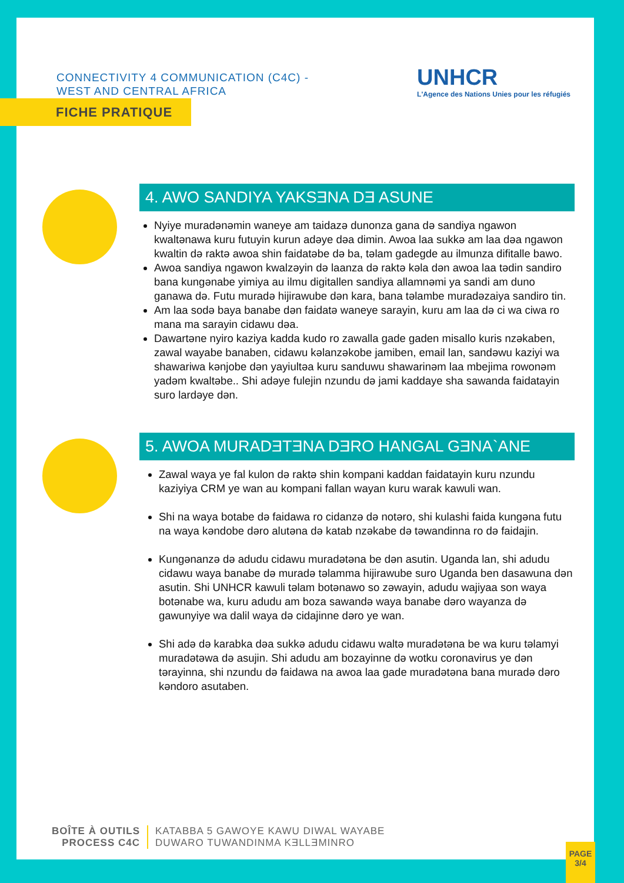CONNECTIVITY 4 COMMUNICATION (C4C) -
WEST AND CENTRAL AFRICA
UNHCR
L'Agence des Nations Unies pour les réfugiés
FICHE PRATIQUE
4. AWO SANDIYA YAKSƎNA DƎ ASUNE
Nyiye muradənəmin waneye am taidazə dunonza gana də sandiya ngawon kwaltənawa kuru futuyin kurun adəye dəa dimin. Awoa laa sukkə am laa dəa ngawon kwaltin də raktə awoa shin faidatəbe də ba, təlam gadegde au ilmunza difitalle bawo.
Awoa sandiya ngawon kwalzəyin də laanza də raktə kəla dən awoa laa tədin sandiro bana kungənabe yimiya au ilmu digitallen sandiya allamnəmi ya sandi am duno ganawa də. Futu muradə hijirawube dən kara, bana təlambe muradəzaiya sandiro tin.
Am laa sodə baya banabe dən faidatə waneye sarayin, kuru am laa də ci wa ciwa ro mana ma sarayin cidawu dəa.
Dawartəne nyiro kaziya kadda kudo ro zawalla gade gaden misallo kuris nzəkaben, zawal wayabe banaben, cidawu kəlanzəkobe jamiben, email lan, sandəwu kaziyi wa shawariwa kənjobe dən yayiultəa kuru sanduwu shawarinəm laa mbejima rowonəm yadəm kwaltəbe.. Shi adəye fulejin nzundu də jami kaddaye sha sawanda faidatayin suro lardəye dən.
5. AWOA MURADƎTƎNA DƎRO HANGAL GƎNA`ANE
Zawal waya ye fal kulon də raktə shin kompani kaddan faidatayin kuru nzundu kaziyiya CRM ye wan au kompani fallan wayan kuru warak kawuli wan.
Shi na waya botabe də faidawa ro cidanzə də notəro, shi kulashi faida kungəna futu na waya kəndobe dəro alutəna də katab nzəkabe də təwandinna ro də faidajin.
Kungənanzə də adudu cidawu muradətəna be dən asutin. Uganda lan, shi adudu cidawu waya banabe də muradə təlamma hijirawube suro Uganda ben dasawuna dən asutin. Shi UNHCR kawuli təlam botənawo so zəwayin, adudu wajiyaa son waya botənabe wa, kuru adudu am boza sawandə waya banabe dəro wayanza də gawunyiye wa dalil waya də cidajinne dəro ye wan.
Shi adə də karabka dəa sukkə adudu cidawu waltə muradətəna be wa kuru təlamyi muradətəwa də asujin. Shi adudu am bozayinne də wotku coronavirus ye dən tərayinna, shi nzundu də faidawa na awoa laa gade muradətəna bana muradə dəro kəndoro asutaben.
BOÎTE À OUTILS
PROCESS C4C
KATABBA 5 GAWOYE KAWU DIWAL WAYABE
DUWARO TUWANDINMA KƎLLƎMINRO
PAGE
3/4